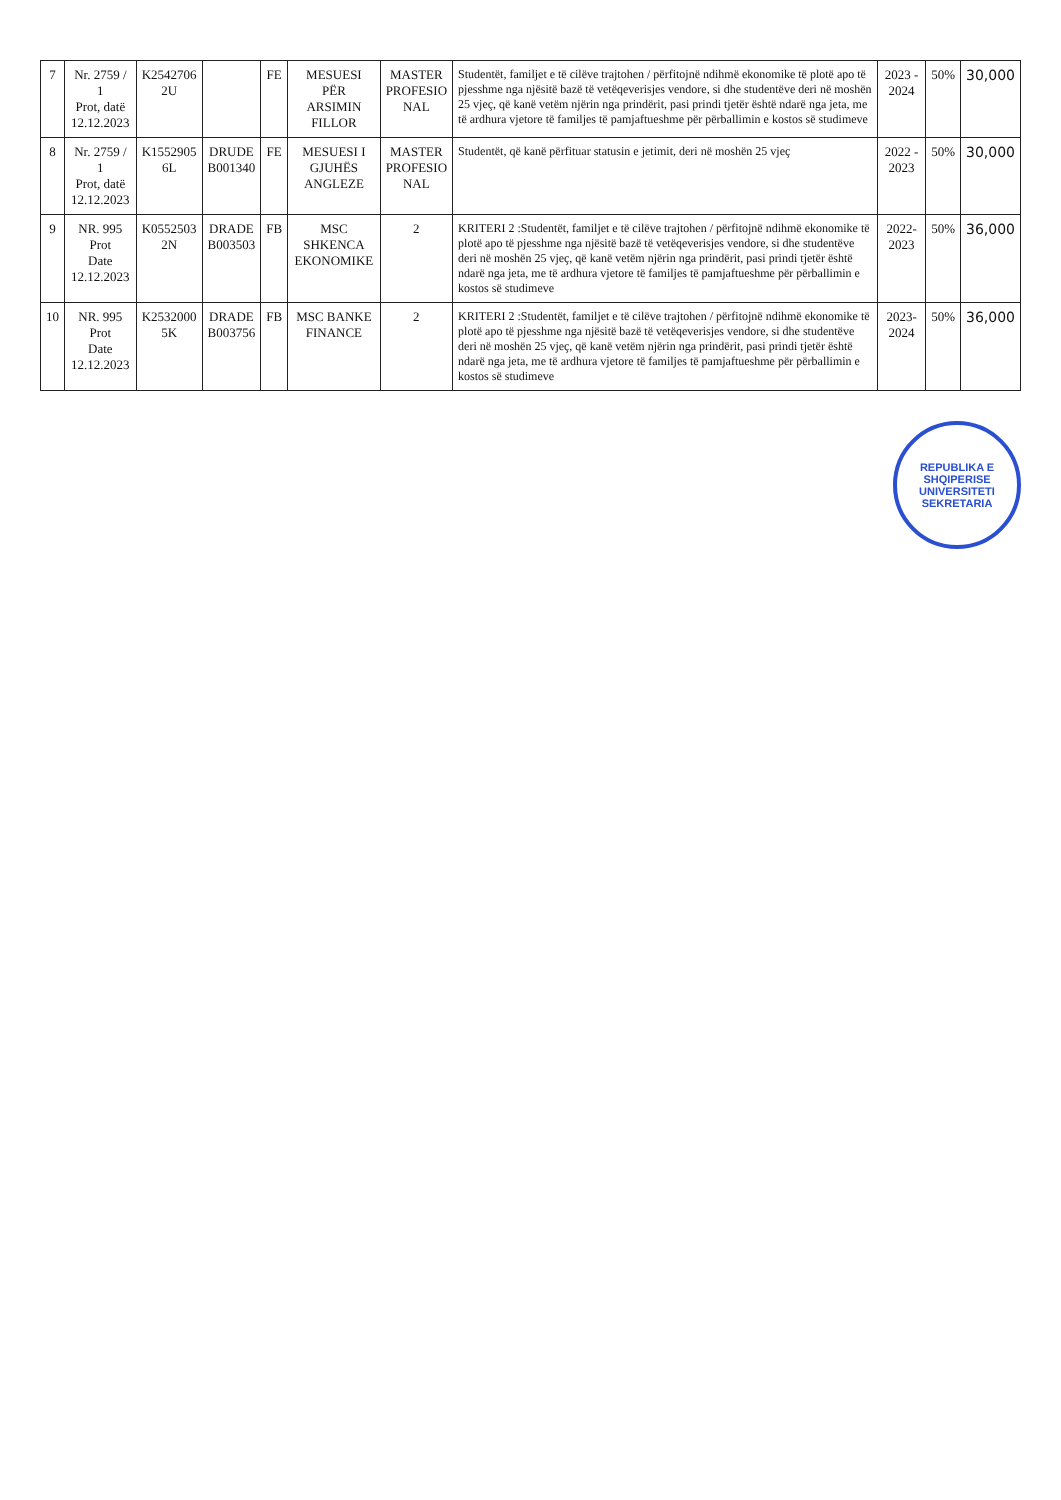| 7 | Nr. 2759 / 1 Prot, datë 12.12.2023 | K2542706 2U | | FE | MESUESI PËR ARSIMIN FILLOR | MASTER PROFESIO NAL | Studentët, familjet e të cilëve trajtohen / përfitojnë ndihmë ekonomike të plotë apo të pjesshme nga njësitë bazë të vetëqeverisjes vendore, si dhe studentëve deri në moshën 25 vjeç, që kanë vetëm njërin nga prindërit, pasi prindi tjetër është ndarë nga jeta, me të ardhura vjetore të familjes të pamjaftueshme për përballimin e kostos së studimeve | 2023 - 2024 | 50% | 30,000 |
| 8 | Nr. 2759 / 1 Prot, datë 12.12.2023 | K1552905 6L | DRUDE B001340 | FE | MESUESI I GJUHËS ANGLEZE | MASTER PROFESIO NAL | Studentët, që kanë përfituar statusin e jetimit, deri në moshën 25 vjeç | 2022 - 2023 | 50% | 30,000 |
| 9 | NR. 995 Prot Date 12.12.2023 | K0552503 2N | DRADE B003503 | FB | MSC SHKENCA EKONOMIKE | 2 | KRITERI 2 :Studentët, familjet e të cilëve trajtohen / përfitojnë ndihmë ekonomike të plotë apo të pjesshme nga njësitë bazë të vetëqeverisjes vendore, si dhe studentëve deri në moshën 25 vjeç, që kanë vetëm njërin nga prindërit, pasi prindi tjetër është ndarë nga jeta, me të ardhura vjetore të familjes të pamjaftueshme për përballimin e kostos së studimeve | 2022-2023 | 50% | 36,000 |
| 10 | NR. 995 Prot Date 12.12.2023 | K2532000 5K | DRADE B003756 | FB | MSC BANKE FINANCE | 2 | KRITERI 2 :Studentët, familjet e të cilëve trajtohen / përfitojnë ndihmë ekonomike të plotë apo të pjesshme nga njësitë bazë të vetëqeverisjes vendore, si dhe studentëve deri në moshën 25 vjeç, që kanë vetëm njërin nga prindërit, pasi prindi tjetër është ndarë nga jeta, me të ardhura vjetore të familjes të pamjaftueshme për përballimin e kostos së studimeve | 2023-2024 | 50% | 36,000 |
REPUBLIKA E SHQIPERISE
UNIVERSITETI
SEKRETARIA